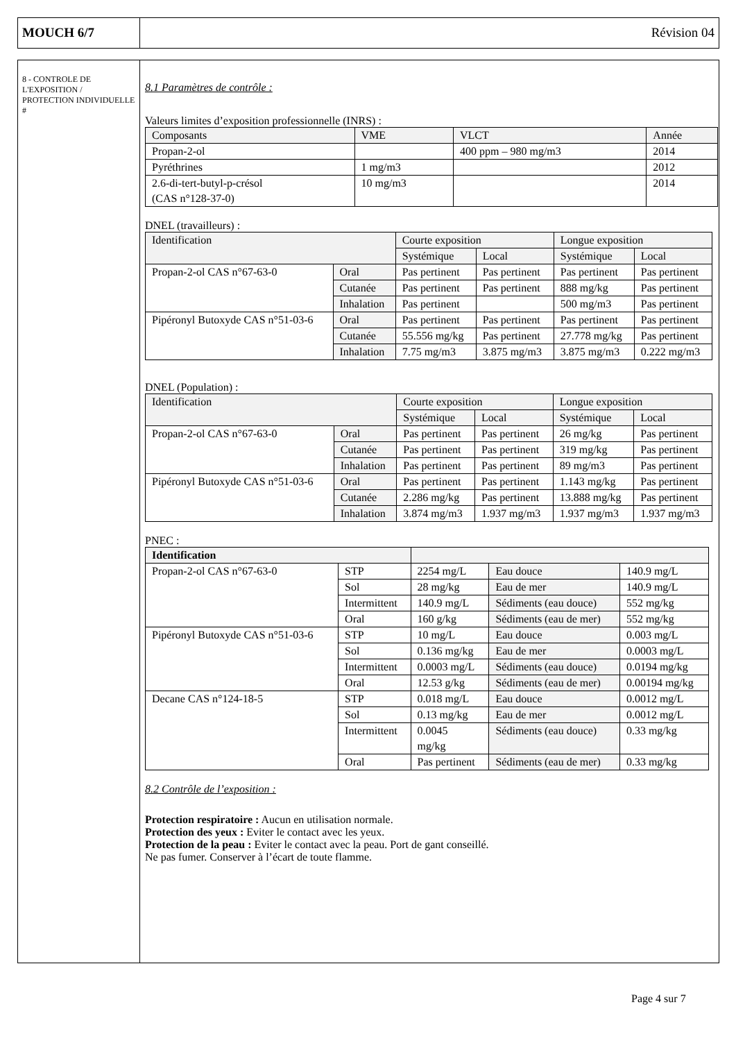MOUCH 6/7 Révision 04
8 - CONTROLE DE L'EXPOSITION / PROTECTION INDIVIDUELLE #
8.1 Paramètres de contrôle :
Valeurs limites d’exposition professionnelle (INRS) :
| Composants | VME | VLCT | Année |
| --- | --- | --- | --- |
| Propan-2-ol | | 400 ppm – 980 mg/m3 | 2014 |
| Pyréthrines | 1 mg/m3 | | 2012 |
| 2.6-di-tert-butyl-p-crésol (CAS n°128-37-0) | 10 mg/m3 | | 2014 |
DNEL (travailleurs) :
| Identification | | Courte exposition | | Longue exposition | |
| --- | --- | --- | --- | --- | --- |
| | | Systémique | Local | Systémique | Local |
| Propan-2-ol CAS n°67-63-0 | Oral | Pas pertinent | Pas pertinent | Pas pertinent | Pas pertinent |
| | Cutanée | Pas pertinent | Pas pertinent | 888 mg/kg | Pas pertinent |
| | Inhalation | Pas pertinent | | 500 mg/m3 | Pas pertinent |
| Pipéronyl Butoxyde CAS n°51-03-6 | Oral | Pas pertinent | Pas pertinent | Pas pertinent | Pas pertinent |
| | Cutanée | 55.556 mg/kg | Pas pertinent | 27.778 mg/kg | Pas pertinent |
| | Inhalation | 7.75 mg/m3 | 3.875 mg/m3 | 3.875 mg/m3 | 0.222 mg/m3 |
DNEL (Population) :
| Identification | | Courte exposition | | Longue exposition | |
| --- | --- | --- | --- | --- | --- |
| | | Systémique | Local | Systémique | Local |
| Propan-2-ol CAS n°67-63-0 | Oral | Pas pertinent | Pas pertinent | 26 mg/kg | Pas pertinent |
| | Cutanée | Pas pertinent | Pas pertinent | 319 mg/kg | Pas pertinent |
| | Inhalation | Pas pertinent | Pas pertinent | 89 mg/m3 | Pas pertinent |
| Pipéronyl Butoxyde CAS n°51-03-6 | Oral | Pas pertinent | Pas pertinent | 1.143 mg/kg | Pas pertinent |
| | Cutanée | 2.286 mg/kg | Pas pertinent | 13.888 mg/kg | Pas pertinent |
| | Inhalation | 3.874 mg/m3 | 1.937 mg/m3 | 1.937 mg/m3 | 1.937 mg/m3 |
PNEC :
| Identification | | | | |
| --- | --- | --- | --- | --- |
| Propan-2-ol CAS n°67-63-0 | STP | 2254 mg/L | Eau douce | 140.9 mg/L |
| | Sol | 28 mg/kg | Eau de mer | 140.9 mg/L |
| | Intermittent | 140.9 mg/L | Sédiments (eau douce) | 552 mg/kg |
| | Oral | 160 g/kg | Sédiments (eau de mer) | 552 mg/kg |
| Pipéronyl Butoxyde CAS n°51-03-6 | STP | 10 mg/L | Eau douce | 0.003 mg/L |
| | Sol | 0.136 mg/kg | Eau de mer | 0.0003 mg/L |
| | Intermittent | 0.0003 mg/L | Sédiments (eau douce) | 0.0194 mg/kg |
| | Oral | 12.53 g/kg | Sédiments (eau de mer) | 0.00194 mg/kg |
| Decane CAS n°124-18-5 | STP | 0.018 mg/L | Eau douce | 0.0012 mg/L |
| | Sol | 0.13 mg/kg | Eau de mer | 0.0012 mg/L |
| | Intermittent | 0.0045 mg/kg | Sédiments (eau douce) | 0.33 mg/kg |
| | Oral | Pas pertinent | Sédiments (eau de mer) | 0.33 mg/kg |
8.2 Contrôle de l’exposition :
Protection respiratoire : Aucun en utilisation normale.
Protection des yeux : Eviter le contact avec les yeux.
Protection de la peau : Eviter le contact avec la peau. Port de gant conseillé.
Ne pas fumer. Conserver à l’écart de toute flamme.
Page 4 sur 7